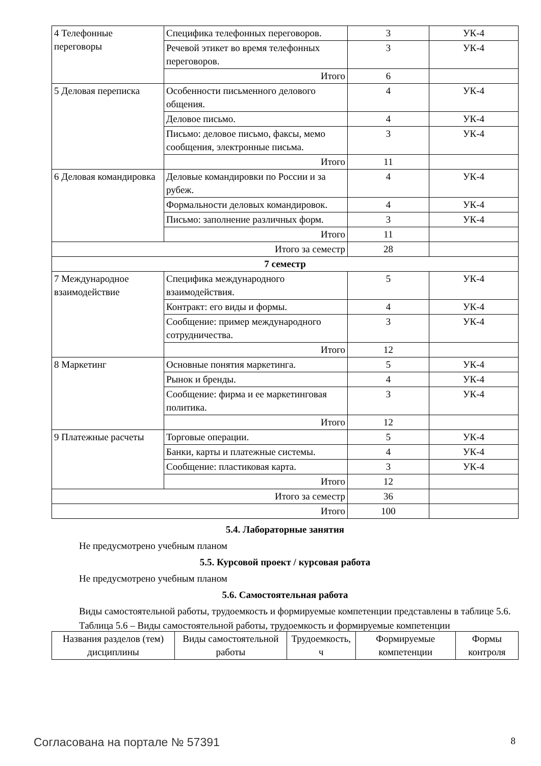| 4 Телефонные переговоры | Специфика телефонных переговоров. | 3 | УК-4 |
| | Речевой этикет во время телефонных переговоров. | 3 | УК-4 |
| | Итого | 6 | |
| 5 Деловая переписка | Особенности письменного делового общения. | 4 | УК-4 |
| | Деловое письмо. | 4 | УК-4 |
| | Письмо: деловое письмо, факсы, мемо сообщения, электронные письма. | 3 | УК-4 |
| | Итого | 11 | |
| 6 Деловая командировка | Деловые командировки по России и за рубеж. | 4 | УК-4 |
| | Формальности деловых командировок. | 4 | УК-4 |
| | Письмо: заполнение различных форм. | 3 | УК-4 |
| | Итого | 11 | |
| Итого за семестр | | 28 | |
| 7 семестр | | | |
| 7 Международное взаимодействие | Специфика международного взаимодействия. | 5 | УК-4 |
| | Контракт: его виды и формы. | 4 | УК-4 |
| | Сообщение: пример международного сотрудничества. | 3 | УК-4 |
| | Итого | 12 | |
| 8 Маркетинг | Основные понятия маркетинга. | 5 | УК-4 |
| | Рынок и бренды. | 4 | УК-4 |
| | Сообщение: фирма и ее маркетинговая политика. | 3 | УК-4 |
| | Итого | 12 | |
| 9 Платежные расчеты | Торговые операции. | 5 | УК-4 |
| | Банки, карты и платежные системы. | 4 | УК-4 |
| | Сообщение: пластиковая карта. | 3 | УК-4 |
| | Итого | 12 | |
| Итого за семестр | | 36 | |
| Итого | | 100 | |
5.4. Лабораторные занятия
Не предусмотрено учебным планом
5.5. Курсовой проект / курсовая работа
Не предусмотрено учебным планом
5.6. Самостоятельная работа
Виды самостоятельной работы, трудоемкость и формируемые компетенции представлены в таблице 5.6.
Таблица 5.6 – Виды самостоятельной работы, трудоемкость и формируемые компетенции
| Названия разделов (тем) дисциплины | Виды самостоятельной работы | Трудоемкость, ч | Формируемые компетенции | Формы контроля |
| --- | --- | --- | --- | --- |
Согласована на портале № 57391 8